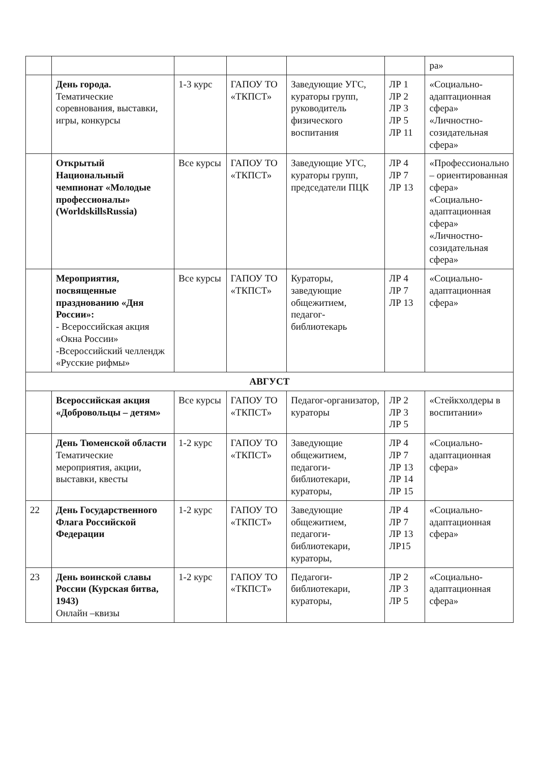| | | | | | | ра» |
| | День города. Тематические соревнования, выставки, игры, конкурсы | 1-3 курс | ГАПОУ ТО «ТКПСТ» | Заведующие УГС, кураторы групп, руководитель физического воспитания | ЛР 1 ЛР 2 ЛР 3 ЛР 5 ЛР 11 | «Социально-адаптационная сфера» «Личностно-созидательная сфера» |
| | Открытый Национальный чемпионат «Молодые профессионалы» (WorldskillsRussia) | Все курсы | ГАПОУ ТО «ТКПСТ» | Заведующие УГС, кураторы групп, председатели ПЦК | ЛР 4 ЛР 7 ЛР 13 | «Профессионально – ориентированная сфера» «Социально-адаптационная сфера» «Личностно-созидательная сфера» |
| | Мероприятия, посвященные празднованию «Дня России»: - Всероссийская акция «Окна России» -Всероссийский челлендж «Русские рифмы» | Все курсы | ГАПОУ ТО «ТКПСТ» | Кураторы, заведующие общежитием, педагог-библиотекарь | ЛР 4 ЛР 7 ЛР 13 | «Социально-адаптационная сфера» |
| АВГУСТ | | | | | | |
| | Всероссийская акция «Добровольцы – детям» | Все курсы | ГАПОУ ТО «ТКПСТ» | Педагог-организатор, кураторы | ЛР 2 ЛР 3 ЛР 5 | «Стейкхолдеры в воспитании» |
| | День Тюменской области Тематические мероприятия, акции, выставки, квесты | 1-2 курс | ГАПОУ ТО «ТКПСТ» | Заведующие общежитием, педагоги-библиотекари, кураторы, | ЛР 4 ЛР 7 ЛР 13 ЛР 14 ЛР 15 | «Социально-адаптационная сфера» |
| 22 | День Государственного Флага Российской Федерации | 1-2 курс | ГАПОУ ТО «ТКПСТ» | Заведующие общежитием, педагоги-библиотекари, кураторы, | ЛР 4 ЛР 7 ЛР 13 ЛР15 | «Социально-адаптационная сфера» |
| 23 | День воинской славы России (Курская битва, 1943) Онлайн –квизы | 1-2 курс | ГАПОУ ТО «ТКПСТ» | Педагоги-библиотекари, кураторы, | ЛР 2 ЛР 3 ЛР 5 | «Социально-адаптационная сфера» |